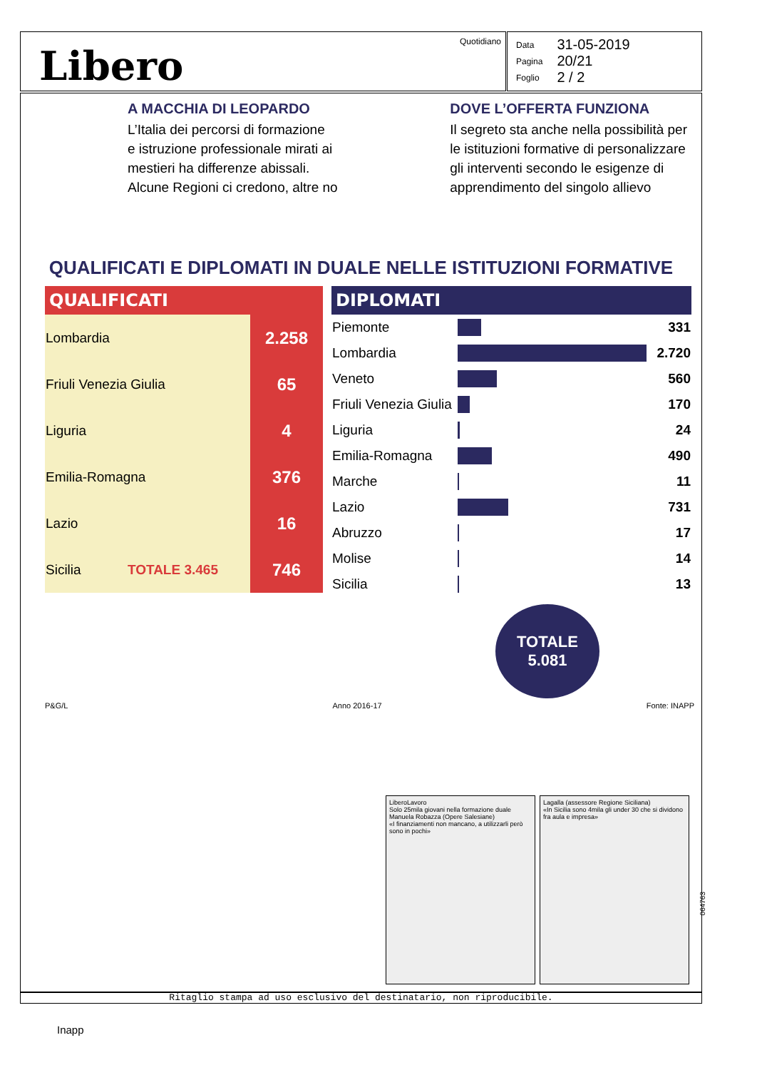Libero
Quotidiano
| Data | 31-05-2019 |
| Pagina | 20/21 |
| Foglio | 2 / 2 |
A MACCHIA DI LEOPARDO
L’Italia dei percorsi di formazione
e istruzione professionale mirati ai
mestieri ha differenze abissali.
Alcune Regioni ci credono, altre no
DOVE L’OFFERTA FUNZIONA
Il segreto sta anche nella possibilità per
le istituzioni formative di personalizzare
gli interventi secondo le esigenze di
apprendimento del singolo allievo
QUALIFICATI E DIPLOMATI IN DUALE NELLE ISTITUZIONI FORMATIVE
QUALIFICATI
| Lombardia | 2.258 |
| Friuli Venezia Giulia | 65 |
| Liguria | 4 |
| Emilia-Romagna | 376 |
| Lazio | 16 |
| Sicilia TOTALE 3.465 | 746 |
DIPLOMATI
| Piemonte | | 331 |
| Lombardia | | 2.720 |
| Veneto | | 560 |
| Friuli Venezia Giulia | | 170 |
| Liguria | | 24 |
| Emilia-Romagna | | 490 |
| Marche | | 11 |
| Lazio | | 731 |
| Abruzzo | | 17 |
| Molise | | 14 |
| Sicilia | | 13 |
TOTALE
5.081
P&G/L Anno 2016-17 Fonte: INAPP
LiberoLavoro
Solo 25mila giovani nella formazione duale
Manuela Robazza (Opere Salesiane)
«I finanziamenti non mancano, a utilizzarli però sono in pochi»
Lagalla (assessore Regione Siciliana)
«In Sicilia sono 4mila gli under 30 che si dividono fra aula e impresa»
064763
Ritaglio stampa ad uso esclusivo del destinatario, non riproducibile.
Inapp